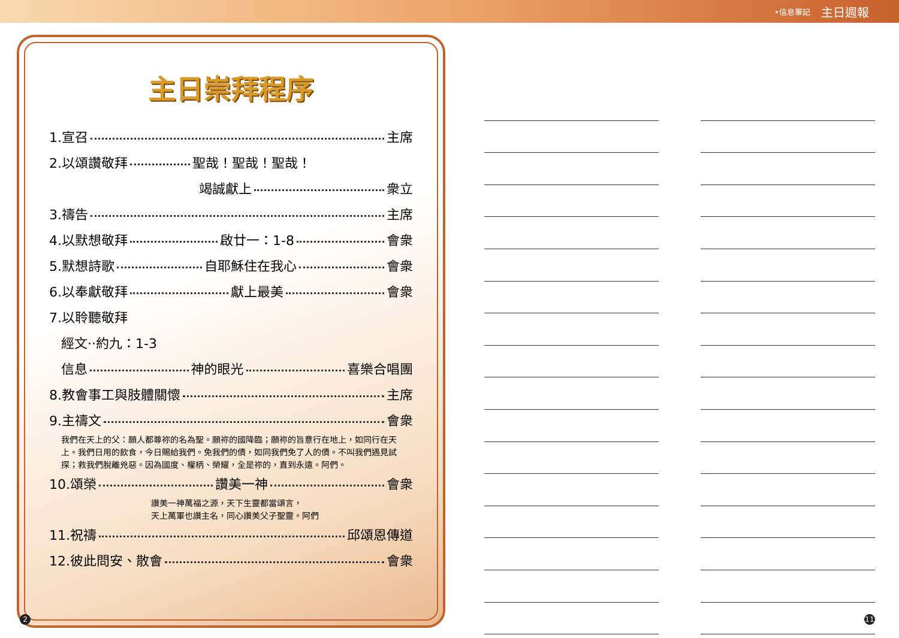•信息筆記 主日週報
主日崇拜程序
1.宣召 主席
2.以頌讚敬拜 聖哉！聖哉！聖哉！
竭誠獻上 衆立
3.禱告 主席
4.以默想敬拜 啟廿一：1-8 會衆
5.默想詩歌 自耶穌住在我心 會衆
6.以奉獻敬拜 獻上最美 會衆
7.以聆聽敬拜
經文··約九：1-3
信息 神的眼光 喜樂合唱團
8.教會事工與肢體關懷 主席
9.主禱文 會衆
我們在天上的父：願人都尊祢的名為聖。願祢的國降臨；願祢的旨意行在地上，如同行在天上。我們日用的飲食，今日賜給我們。免我們的債，如同我們免了人的債。不叫我們遇見試探；救我們脫離兇惡。因為國度、權柄、榮耀，全是祢的，直到永遠。阿們。
10.頌榮 讚美一神 會衆
讚美一神萬福之源，天下生靈都當頌言，
天上萬軍也讚主名，同心讚美父子聖靈。阿們
11.祝禱 邱頌恩傳道
12.彼此問安、散會 會衆
2 11